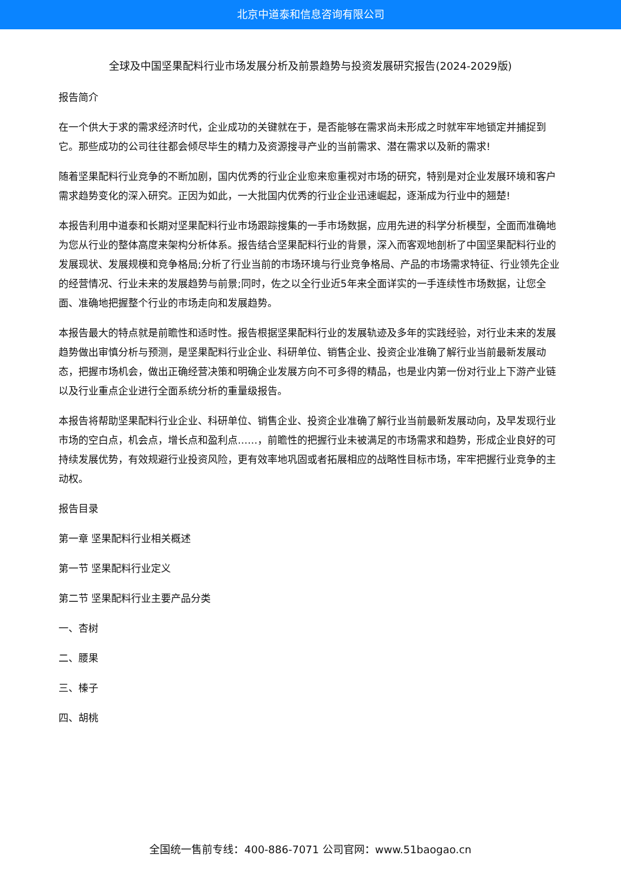北京中道泰和信息咨询有限公司
全球及中国坚果配料行业市场发展分析及前景趋势与投资发展研究报告(2024-2029版)
报告简介
在一个供大于求的需求经济时代，企业成功的关键就在于，是否能够在需求尚未形成之时就牢牢地锁定并捕捉到它。那些成功的公司往往都会倾尽毕生的精力及资源搜寻产业的当前需求、潜在需求以及新的需求!
随着坚果配料行业竞争的不断加剧，国内优秀的行业企业愈来愈重视对市场的研究，特别是对企业发展环境和客户需求趋势变化的深入研究。正因为如此，一大批国内优秀的行业企业迅速崛起，逐渐成为行业中的翘楚!
本报告利用中道泰和长期对坚果配料行业市场跟踪搜集的一手市场数据，应用先进的科学分析模型，全面而准确地为您从行业的整体高度来架构分析体系。报告结合坚果配料行业的背景，深入而客观地剖析了中国坚果配料行业的发展现状、发展规模和竞争格局;分析了行业当前的市场环境与行业竞争格局、产品的市场需求特征、行业领先企业的经营情况、行业未来的发展趋势与前景;同时，佐之以全行业近5年来全面详实的一手连续性市场数据，让您全面、准确地把握整个行业的市场走向和发展趋势。
本报告最大的特点就是前瞻性和适时性。报告根据坚果配料行业的发展轨迹及多年的实践经验，对行业未来的发展趋势做出审慎分析与预测，是坚果配料行业企业、科研单位、销售企业、投资企业准确了解行业当前最新发展动态，把握市场机会，做出正确经营决策和明确企业发展方向不可多得的精品，也是业内第一份对行业上下游产业链以及行业重点企业进行全面系统分析的重量级报告。
本报告将帮助坚果配料行业企业、科研单位、销售企业、投资企业准确了解行业当前最新发展动向，及早发现行业市场的空白点，机会点，增长点和盈利点……，前瞻性的把握行业未被满足的市场需求和趋势，形成企业良好的可持续发展优势，有效规避行业投资风险，更有效率地巩固或者拓展相应的战略性目标市场，牢牢把握行业竞争的主动权。
报告目录
第一章 坚果配料行业相关概述
第一节 坚果配料行业定义
第二节 坚果配料行业主要产品分类
一、杏树
二、腰果
三、榛子
四、胡桃
全国统一售前专线：400-886-7071 公司官网：www.51baogao.cn